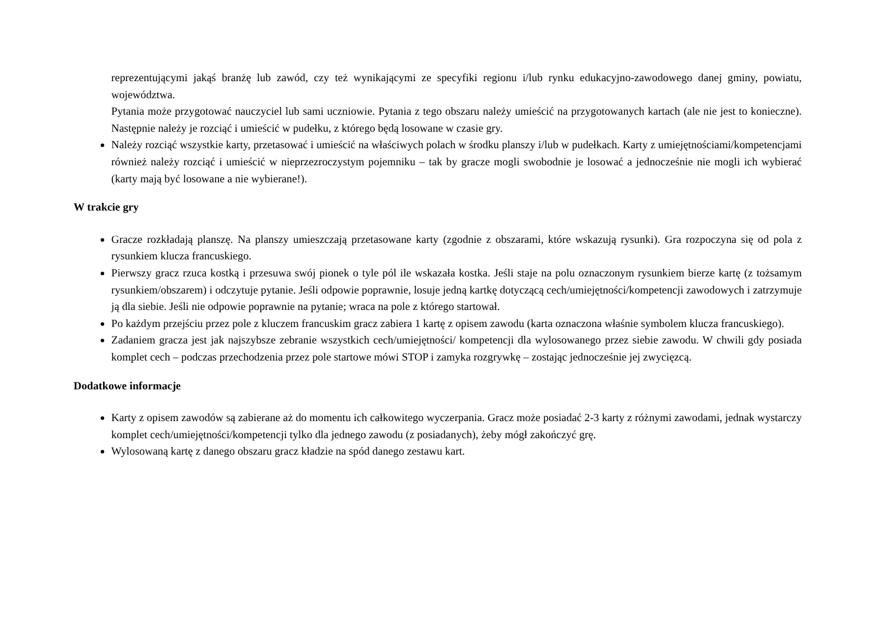reprezentującymi jakąś branżę lub zawód, czy też wynikającymi ze specyfiki regionu i/lub rynku edukacyjno-zawodowego danej gminy, powiatu, województwa.
Pytania może przygotować nauczyciel lub sami uczniowie. Pytania z tego obszaru należy umieścić na przygotowanych kartach (ale nie jest to konieczne). Następnie należy je rozciąć i umieścić w pudełku, z którego będą losowane w czasie gry.
Należy rozciąć wszystkie karty, przetasować i umieścić na właściwych polach w środku planszy i/lub w pudełkach. Karty z umiejętnościami/kompetencjami również należy rozciąć i umieścić w nieprzezroczystym pojemniku – tak by gracze mogli swobodnie je losować a jednocześnie nie mogli ich wybierać (karty mają być losowane a nie wybierane!).
W trakcie gry
Gracze rozkładają planszę. Na planszy umieszczają przetasowane karty (zgodnie z obszarami, które wskazują rysunki). Gra rozpoczyna się od pola z rysunkiem klucza francuskiego.
Pierwszy gracz rzuca kostką i przesuwa swój pionek o tyle pól ile wskazała kostka. Jeśli staje na polu oznaczonym rysunkiem bierze kartę (z tożsamym rysunkiem/obszarem) i odczytuje pytanie. Jeśli odpowie poprawnie, losuje jedną kartkę dotyczącą cech/umiejętności/kompetencji zawodowych i zatrzymuje ją dla siebie. Jeśli nie odpowie poprawnie na pytanie; wraca na pole z którego startował.
Po każdym przejściu przez pole z kluczem francuskim gracz zabiera 1 kartę z opisem zawodu (karta oznaczona właśnie symbolem klucza francuskiego).
Zadaniem gracza jest jak najszybsze zebranie wszystkich cech/umiejętności/ kompetencji dla wylosowanego przez siebie zawodu. W chwili gdy posiada komplet cech – podczas przechodzenia przez pole startowe mówi STOP i zamyka rozgrywkę – zostając jednocześnie jej zwycięzcą.
Dodatkowe informacje
Karty z opisem zawodów są zabierane aż do momentu ich całkowitego wyczerpania. Gracz może posiadać 2-3 karty z różnymi zawodami, jednak wystarczy komplet cech/umiejętności/kompetencji tylko dla jednego zawodu (z posiadanych), żeby mógł zakończyć grę.
Wylosowaną kartę z danego obszaru gracz kładzie na spód danego zestawu kart.